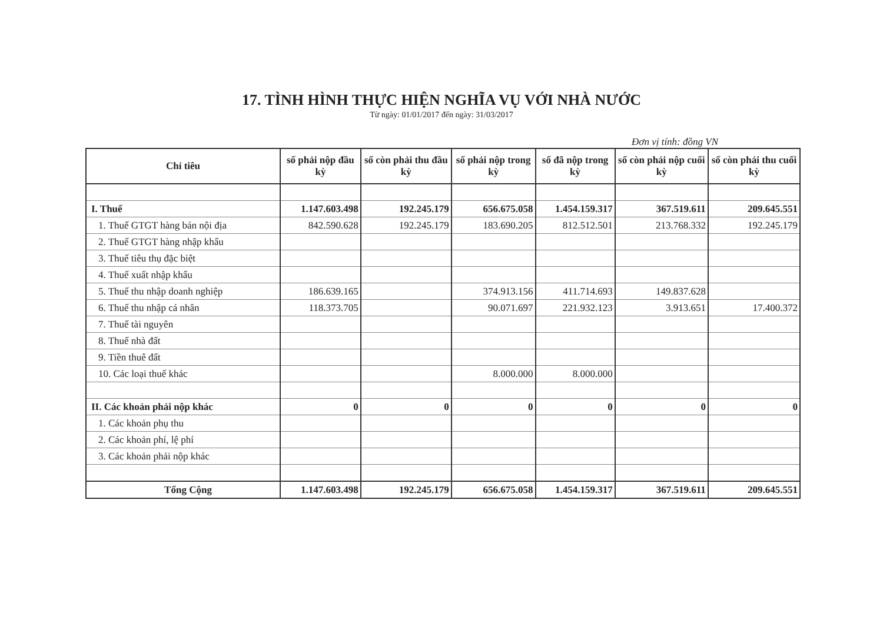17. TÌNH HÌNH THỰC HIỆN NGHĨA VỤ VỚI NHÀ NƯỚC
Từ ngày: 01/01/2017 đến ngày: 31/03/2017
Đơn vị tính: đồng VN
| Chỉ tiêu | số phải nộp đầu kỳ | số còn phải thu đầu kỳ | số phải nộp trong kỳ | số đã nộp trong kỳ | số còn phải nộp cuối kỳ | số còn phải thu cuối kỳ |
| --- | --- | --- | --- | --- | --- | --- |
| I. Thuế | 1.147.603.498 | 192.245.179 | 656.675.058 | 1.454.159.317 | 367.519.611 | 209.645.551 |
| 1. Thuế GTGT hàng bán nội địa | 842.590.628 | 192.245.179 | 183.690.205 | 812.512.501 | 213.768.332 | 192.245.179 |
| 2. Thuế GTGT hàng nhập khẩu | | | | | | |
| 3. Thuế tiêu thụ đặc biệt | | | | | | |
| 4. Thuế xuất nhập khẩu | | | | | | |
| 5. Thuế thu nhập doanh nghiệp | 186.639.165 | | 374.913.156 | 411.714.693 | 149.837.628 | |
| 6. Thuế thu nhập cá nhân | 118.373.705 | | 90.071.697 | 221.932.123 | 3.913.651 | 17.400.372 |
| 7. Thuế tài nguyên | | | | | | |
| 8. Thuế nhà đất | | | | | | |
| 9. Tiền thuê đất | | | | | | |
| 10. Các loại thuế khác | | | 8.000.000 | 8.000.000 | | |
| II. Các khoản phải nộp khác | 0 | 0 | 0 | 0 | 0 | 0 |
| 1. Các khoản phụ thu | | | | | | |
| 2. Các khoản phí, lệ phí | | | | | | |
| 3. Các khoản phải nộp khác | | | | | | |
| Tổng Cộng | 1.147.603.498 | 192.245.179 | 656.675.058 | 1.454.159.317 | 367.519.611 | 209.645.551 |